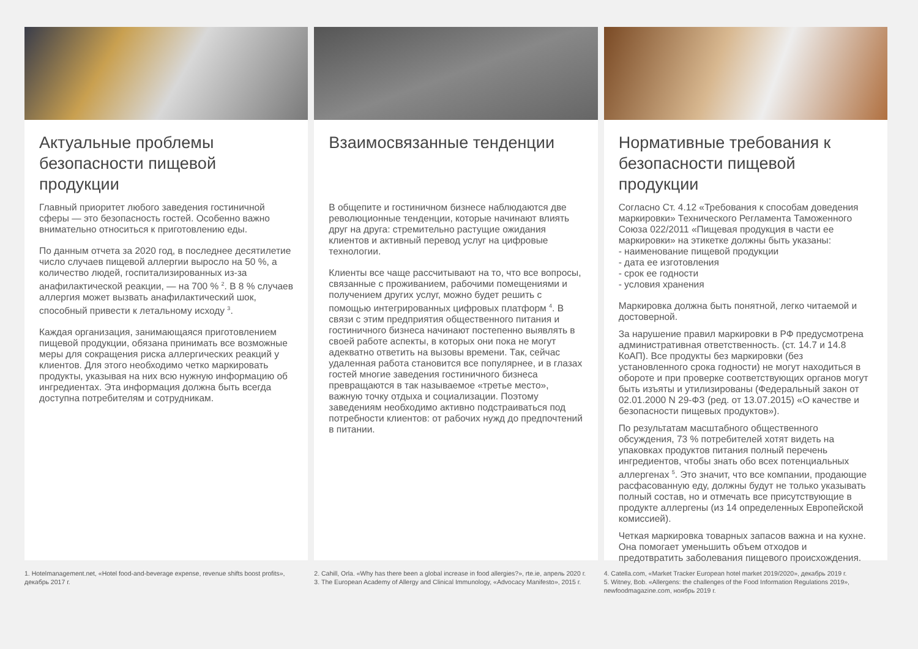Актуальные проблемы безопасности пищевой продукции
Главный приоритет любого заведения гостиничной сферы — это безопасность гостей. Особенно важно внимательно относиться к приготовлению еды.
По данным отчета за 2020 год, в последнее десятилетие число случаев пищевой аллергии выросло на 50 %, а количество людей, госпитализированных из-за анафилактической реакции, — на 700 % <sup>2</sup>. В 8 % случаев аллергия может вызвать анафилактический шок, способный привести к летальному исходу <sup>3</sup>.
Каждая организация, занимающаяся приготовлением пищевой продукции, обязана принимать все возможные меры для сокращения риска аллергических реакций у клиентов. Для этого необходимо четко маркировать продукты, указывая на них всю нужную информацию об ингредиентах. Эта информация должна быть всегда доступна потребителям и сотрудникам.
1. Hotelmanagement.net, «Hotel food-and-beverage expense, revenue shifts boost profits», декабрь 2017 г.
Взаимосвязанные тенденции
В общепите и гостиничном бизнесе наблюдаются две революционные тенденции, которые начинают влиять друг на друга: стремительно растущие ожидания клиентов и активный перевод услуг на цифровые технологии.
Клиенты все чаще рассчитывают на то, что все вопросы, связанные с проживанием, рабочими помещениями и получением других услуг, можно будет решить с помощью интегрированных цифровых платформ <sup>4</sup>. В связи с этим предприятия общественного питания и гостиничного бизнеса начинают постепенно выявлять в своей работе аспекты, в которых они пока не могут адекватно ответить на вызовы времени. Так, сейчас удаленная работа становится все популярнее, и в глазах гостей многие заведения гостиничного бизнеса превращаются в так называемое «третье место», важную точку отдыха и социализации. Поэтому заведениям необходимо активно подстраиваться под потребности клиентов: от рабочих нужд до предпочтений в питании.
2. Cahill, Orla. «Why has there been a global increase in food allergies?», rte.ie, апрель 2020 г.
3. The European Academy of Allergy and Clinical Immunology, «Advocacy Manifesto», 2015 г.
Нормативные требования к безопасности пищевой продукции
Согласно Ст. 4.12 «Требования к способам доведения маркировки» Технического Регламента Таможенного Союза 022/2011 «Пищевая продукция в части ее маркировки» на этикетке должны быть указаны:
- наименование пищевой продукции
- дата ее изготовления
- срок ее годности
- условия хранения
Маркировка должна быть понятной, легко читаемой и достоверной.
За нарушение правил маркировки в РФ предусмотрена административная ответственность. (ст. 14.7 и 14.8 КоАП). Все продукты без маркировки (без установленного срока годности) не могут находиться в обороте и при проверке соответствующих органов могут быть изъяты и утилизированы (Федеральный закон от 02.01.2000 N 29-ФЗ (ред. от 13.07.2015) «О качестве и безопасности пищевых продуктов»).
По результатам масштабного общественного обсуждения, 73 % потребителей хотят видеть на упаковках продуктов питания полный перечень ингредиентов, чтобы знать обо всех потенциальных аллергенах <sup>5</sup>. Это значит, что все компании, продающие расфасованную еду, должны будут не только указывать полный состав, но и отмечать все присутствующие в продукте аллергены (из 14 определенных Европейской комиссией).
Четкая маркировка товарных запасов важна и на кухне. Она помогает уменьшить объем отходов и предотвратить заболевания пищевого происхождения.
4. Catella.com, «Market Tracker European hotel market 2019/2020», декабрь 2019 г.
5. Witney, Bob. «Allergens: the challenges of the Food Information Regulations 2019», newfoodmagazine.com, ноябрь 2019 г.